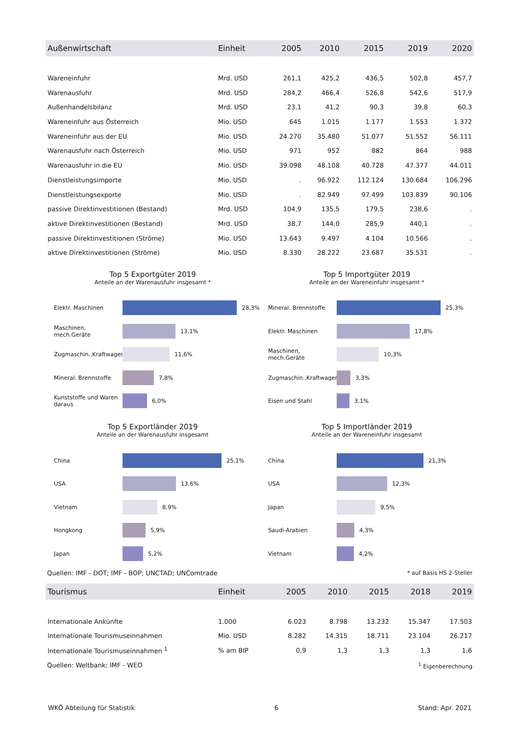| Außenwirtschaft | Einheit | 2005 | 2010 | 2015 | 2019 | 2020 |
| --- | --- | --- | --- | --- | --- | --- |
| Wareneinfuhr | Mrd. USD | 261,1 | 425,2 | 436,5 | 502,8 | 457,7 |
| Warenausfuhr | Mrd. USD | 284,2 | 466,4 | 526,8 | 542,6 | 517,9 |
| Außenhandelsbilanz | Mrd. USD | 23,1 | 41,2 | 90,3 | 39,8 | 60,3 |
| Wareneinfuhr aus Österreich | Mio. USD | 645 | 1.015 | 1.177 | 1.553 | 1.372 |
| Wareneinfuhr aus der EU | Mio. USD | 24.270 | 35.480 | 51.077 | 51.552 | 56.111 |
| Warenausfuhr nach Österreich | Mio. USD | 971 | 952 | 882 | 864 | 988 |
| Warenausfuhr in die EU | Mio. USD | 39.098 | 48.108 | 40.728 | 47.377 | 44.011 |
| Dienstleistungsimporte | Mio. USD | . | 96.922 | 112.124 | 130.684 | 106.296 |
| Dienstleistungsexporte | Mio. USD | . | 82.949 | 97.499 | 103.839 | 90.106 |
| passive Direktinvestitionen (Bestand) | Mrd. USD | 104,9 | 135,5 | 179,5 | 238,6 | . |
| aktive Direktinvestitionen (Bestand) | Mrd. USD | 38,7 | 144,0 | 285,9 | 440,1 | . |
| passive Direktinvestitionen (Ströme) | Mio. USD | 13.643 | 9.497 | 4.104 | 10.566 | . |
| aktive Direktinvestitionen (Ströme) | Mio. USD | 8.330 | 28.222 | 23.687 | 35.531 | . |
Top 5 Exportgüter 2019
Anteile an der Warenausfuhr insgesamt *
Elektr. Maschinen
28,3%
Maschinen, mech.Geräte
13,1%
Zugmaschin.,Kraftwagen
11,6%
Mineral. Brennstoffe
7,8%
Kunststoffe und Waren daraus
6,0%
Top 5 Importgüter 2019
Anteile an der Wareneinfuhr insgesamt *
Mineral. Brennstoffe
25,3%
Elektr. Maschinen
17,8%
Maschinen, mech.Geräte
10,3%
Zugmaschin.,Kraftwagen
3,3%
Eisen und Stahl
3,1%
Top 5 Exportländer 2019
Anteile an der Warenausfuhr insgesamt
China
25,1%
USA
13,6%
Vietnam
8,9%
Hongkong
5,9%
Japan
5,2%
Top 5 Importländer 2019
Anteile an der Wareneinfuhr insgesamt
China
21,3%
USA
12,3%
Japan
9,5%
Saudi-Arabien
4,3%
Vietnam
4,2%
Quellen: IMF - DOT; IMF - BOP; UNCTAD; UNComtrade * auf Basis HS 2-Steller
| Tourismus | Einheit | 2005 | 2010 | 2015 | 2018 | 2019 |
| --- | --- | --- | --- | --- | --- | --- |
| Internationale Ankünfte | 1.000 | 6.023 | 8.798 | 13.232 | 15.347 | 17.503 |
| Internationale Tourismuseinnahmen | Mio. USD | 8.282 | 14.315 | 18.711 | 23.104 | 26.217 |
| Internationale Tourismuseinnahmen <sup>1</sup> | % am BIP | 0,9 | 1,3 | 1,3 | 1,3 | 1,6 |
Quellen: Weltbank; IMF - WEO <sup>1</sup> Eigenberechnung
WKÖ Abteilung für Statistik 6 Stand: Apr. 2021